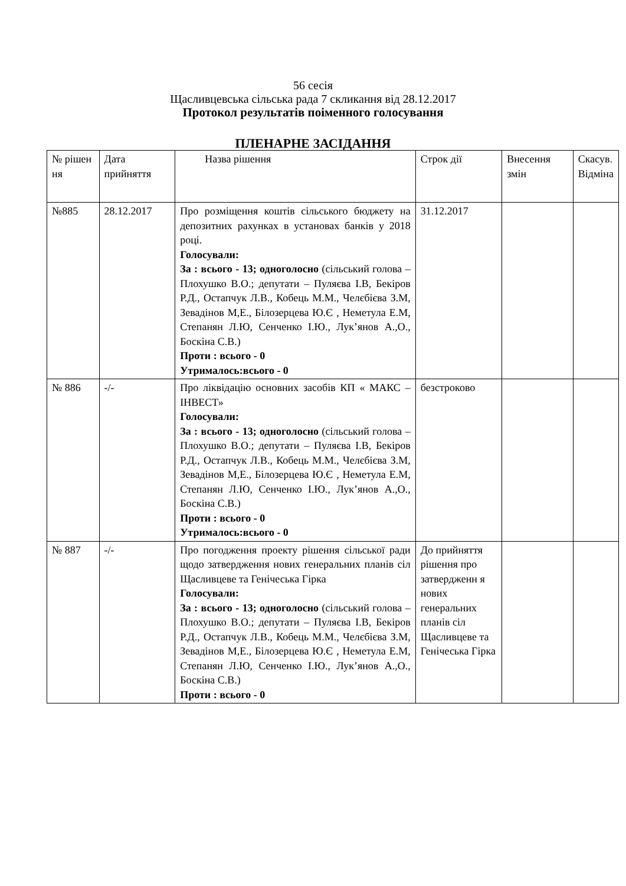56 сесія
Щасливцевська сільська рада 7 скликання від 28.12.2017
Протокол результатів поіменного голосування
ПЛЕНАРНЕ ЗАСІДАННЯ
| № рішен ня | Дата прийняття | Назва рішення | Строк дії | Внесення змін | Скасув. Відміна |
| №885 | 28.12.2017 | Про розміщення коштів сільського бюджету на депозитних рахунках в установах банків у 2018 році. Голосували: За : всього - 13; одноголосно (сільський голова – Плохушко В.О.; депутати – Пуляєва І.В, Бекіров Р.Д., Остапчук Л.В., Кобець М.М., Челєбієва З.М, Зевадінов М,Е., Білозерцева Ю.Є , Неметула Е.М, Степанян Л.Ю, Сенченко І.Ю., Лук’янов А.,О., Боскіна С.В.) Проти : всього - 0 Утрималось:всього - 0 | 31.12.2017 | | |
| № 886 | -/- | Про ліквідацію основних засобів КП « МАКС – ІНВЕСТ» Голосували: За : всього - 13; одноголосно (сільський голова – Плохушко В.О.; депутати – Пуляєва І.В, Бекіров Р.Д., Остапчук Л.В., Кобець М.М., Челєбієва З.М, Зевадінов М,Е., Білозерцева Ю.Є , Неметула Е.М, Степанян Л.Ю, Сенченко І.Ю., Лук’янов А.,О., Боскіна С.В.) Проти : всього - 0 Утрималось:всього - 0 | безстроково | | |
| № 887 | -/- | Про погодження проекту рішення сільської ради щодо затвердження нових генеральних планів сіл Щасливцеве та Генічеська Гірка Голосували: За : всього - 13; одноголосно (сільський голова – Плохушко В.О.; депутати – Пуляєва І.В, Бекіров Р.Д., Остапчук Л.В., Кобець М.М., Челєбієва З.М, Зевадінов М,Е., Білозерцева Ю.Є , Неметула Е.М, Степанян Л.Ю, Сенченко І.Ю., Лук’янов А.,О., Боскіна С.В.) Проти : всього - 0 | До прийняття рішення про затвердженн я нових генеральних планів сіл Щасливцеве та Генічеська Гірка | | |